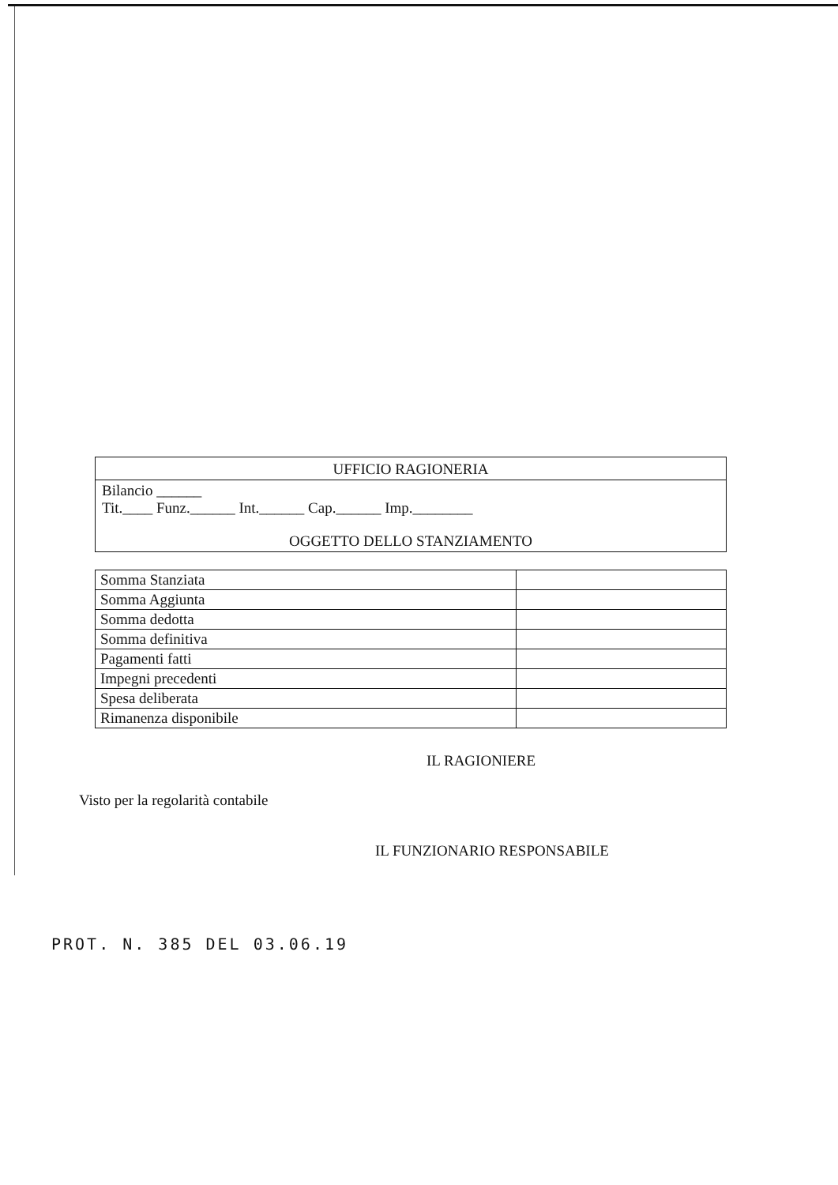UFFICIO RAGIONERIA
Bilancio ______
Tit.____ Funz.______ Int.______ Cap.______ Imp.________
OGGETTO DELLO STANZIAMENTO
| Somma Stanziata | |
| Somma Aggiunta | |
| Somma dedotta | |
| Somma definitiva | |
| Pagamenti fatti | |
| Impegni precedenti | |
| Spesa deliberata | |
| Rimanenza disponibile | |
IL RAGIONIERE
Visto per la regolarità contabile
IL FUNZIONARIO RESPONSABILE
PROT. N. 385 DEL 03.06.19